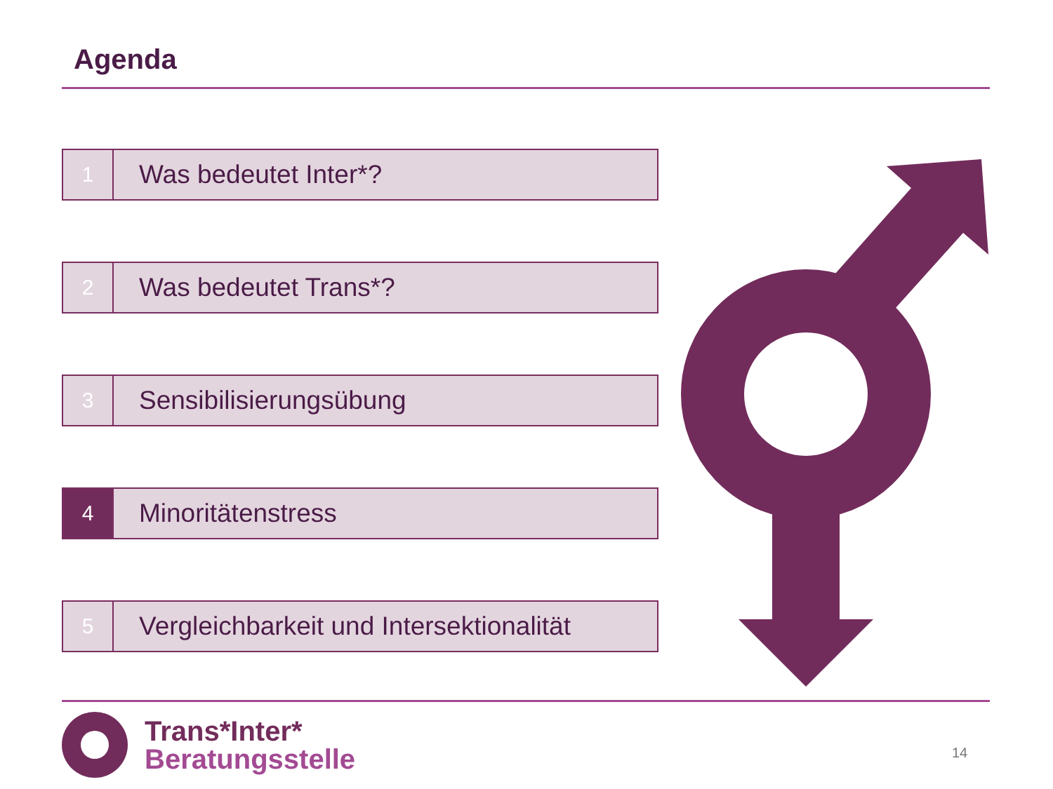Agenda
1
Was bedeutet Inter*?
2
Was bedeutet Trans*?
3
Sensibilisierungsübung
4
Minoritätenstress
5
Vergleichbarkeit und Intersektionalität
Trans*Inter*
Beratungsstelle
14